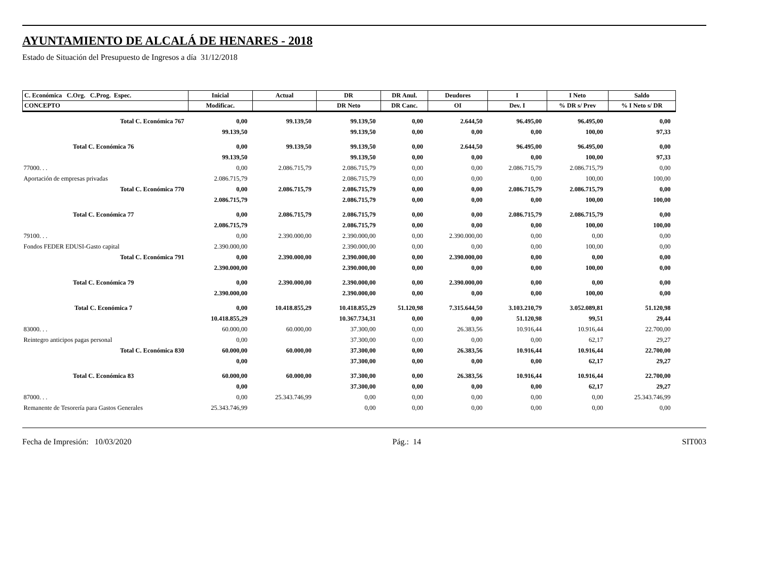AYUNTAMIENTO DE ALCALÁ DE HENARES - 2018
Estado de Situación del Presupuesto de Ingresos a día 31/12/2018
| C. Económica C.Org. C.Prog. Espec. | Inicial | Actual | DR | DR Anul. | Deudores | I | I Neto | Saldo |
| --- | --- | --- | --- | --- | --- | --- | --- | --- |
| CONCEPTO | Modificac. | | DR Neto | DR Canc. | OI | Dev. I | % DR s/ Prev | % I Neto s/ DR |
| Total C. Económica 767 | 0,00 | 99.139,50 | 99.139,50 | 0,00 | 2.644,50 | 96.495,00 | 96.495,00 | 0,00 |
| | 99.139,50 | | 99.139,50 | 0,00 | 0,00 | 0,00 | 100,00 | 97,33 |
| Total C. Económica 76 | 0,00 | 99.139,50 | 99.139,50 | 0,00 | 2.644,50 | 96.495,00 | 96.495,00 | 0,00 |
| | 99.139,50 | | 99.139,50 | 0,00 | 0,00 | 0,00 | 100,00 | 97,33 |
| 77000. . . | 0,00 | 2.086.715,79 | 2.086.715,79 | 0,00 | 0,00 | 2.086.715,79 | 2.086.715,79 | 0,00 |
| Aportación de empresas privadas | 2.086.715,79 | | 2.086.715,79 | 0,00 | 0,00 | 0,00 | 100,00 | 100,00 |
| Total C. Económica 770 | 0,00 | 2.086.715,79 | 2.086.715,79 | 0,00 | 0,00 | 2.086.715,79 | 2.086.715,79 | 0,00 |
| | 2.086.715,79 | | 2.086.715,79 | 0,00 | 0,00 | 0,00 | 100,00 | 100,00 |
| Total C. Económica 77 | 0,00 | 2.086.715,79 | 2.086.715,79 | 0,00 | 0,00 | 2.086.715,79 | 2.086.715,79 | 0,00 |
| | 2.086.715,79 | | 2.086.715,79 | 0,00 | 0,00 | 0,00 | 100,00 | 100,00 |
| 79100. . . | 0,00 | 2.390.000,00 | 2.390.000,00 | 0,00 | 2.390.000,00 | 0,00 | 0,00 | 0,00 |
| Fondos FEDER EDUSI-Gasto capital | 2.390.000,00 | | 2.390.000,00 | 0,00 | 0,00 | 0,00 | 100,00 | 0,00 |
| Total C. Económica 791 | 0,00 | 2.390.000,00 | 2.390.000,00 | 0,00 | 2.390.000,00 | 0,00 | 0,00 | 0,00 |
| | 2.390.000,00 | | 2.390.000,00 | 0,00 | 0,00 | 0,00 | 100,00 | 0,00 |
| Total C. Económica 79 | 0,00 | 2.390.000,00 | 2.390.000,00 | 0,00 | 2.390.000,00 | 0,00 | 0,00 | 0,00 |
| | 2.390.000,00 | | 2.390.000,00 | 0,00 | 0,00 | 0,00 | 100,00 | 0,00 |
| Total C. Económica 7 | 0,00 | 10.418.855,29 | 10.418.855,29 | 51.120,98 | 7.315.644,50 | 3.103.210,79 | 3.052.089,81 | 51.120,98 |
| | 10.418.855,29 | | 10.367.734,31 | 0,00 | 0,00 | 51.120,98 | 99,51 | 29,44 |
| 83000. . . | 60.000,00 | 60.000,00 | 37.300,00 | 0,00 | 26.383,56 | 10.916,44 | 10.916,44 | 22.700,00 |
| Reintegro anticipos pagas personal | 0,00 | | 37.300,00 | 0,00 | 0,00 | 0,00 | 62,17 | 29,27 |
| Total C. Económica 830 | 60.000,00 | 60.000,00 | 37.300,00 | 0,00 | 26.383,56 | 10.916,44 | 10.916,44 | 22.700,00 |
| | 0,00 | | 37.300,00 | 0,00 | 0,00 | 0,00 | 62,17 | 29,27 |
| Total C. Económica 83 | 60.000,00 | 60.000,00 | 37.300,00 | 0,00 | 26.383,56 | 10.916,44 | 10.916,44 | 22.700,00 |
| | 0,00 | | 37.300,00 | 0,00 | 0,00 | 0,00 | 62,17 | 29,27 |
| 87000. . . | 0,00 | 25.343.746,99 | 0,00 | 0,00 | 0,00 | 0,00 | 0,00 | 25.343.746,99 |
| Remanente de Tesorería para Gastos Generales | 25.343.746,99 | | 0,00 | 0,00 | 0,00 | 0,00 | 0,00 | 0,00 |
Fecha de Impresión: 10/03/2020 Pág.: 14 SIT003